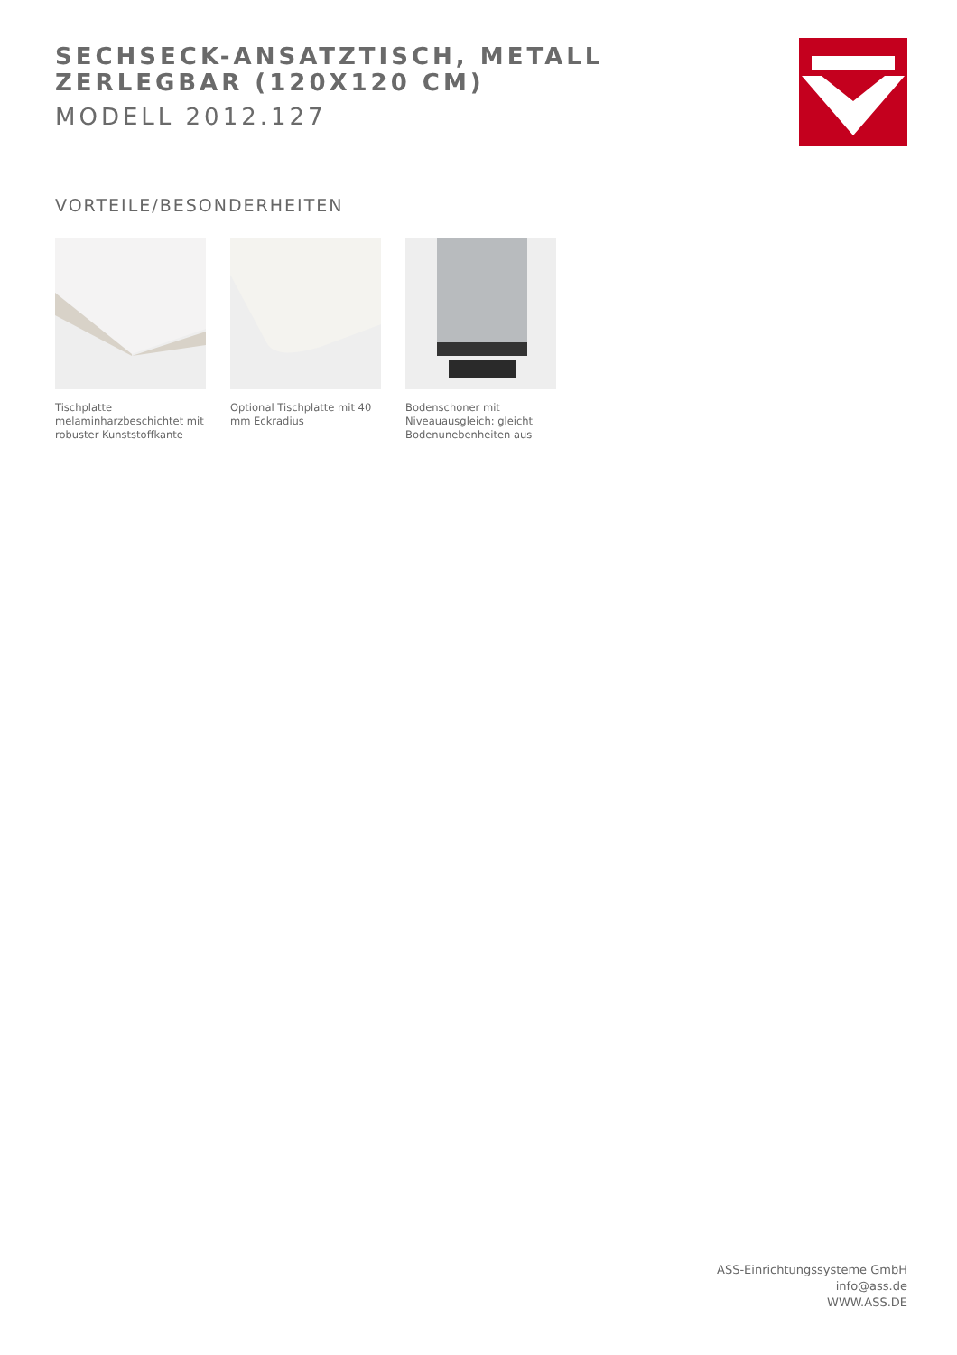SECHSECK-ANSATZTISCH, METALL ZERLEGBAR (120X120 CM)
MODELL 2012.127
VORTEILE/BESONDERHEITEN
Tischplatte melaminharzbeschichtet mit robuster Kunststoffkante
Optional Tischplatte mit 40 mm Eckradius
Bodenschoner mit Niveauausgleich: gleicht Bodenunebenheiten aus
ASS-Einrichtungssysteme GmbH
info@ass.de
WWW.ASS.DE